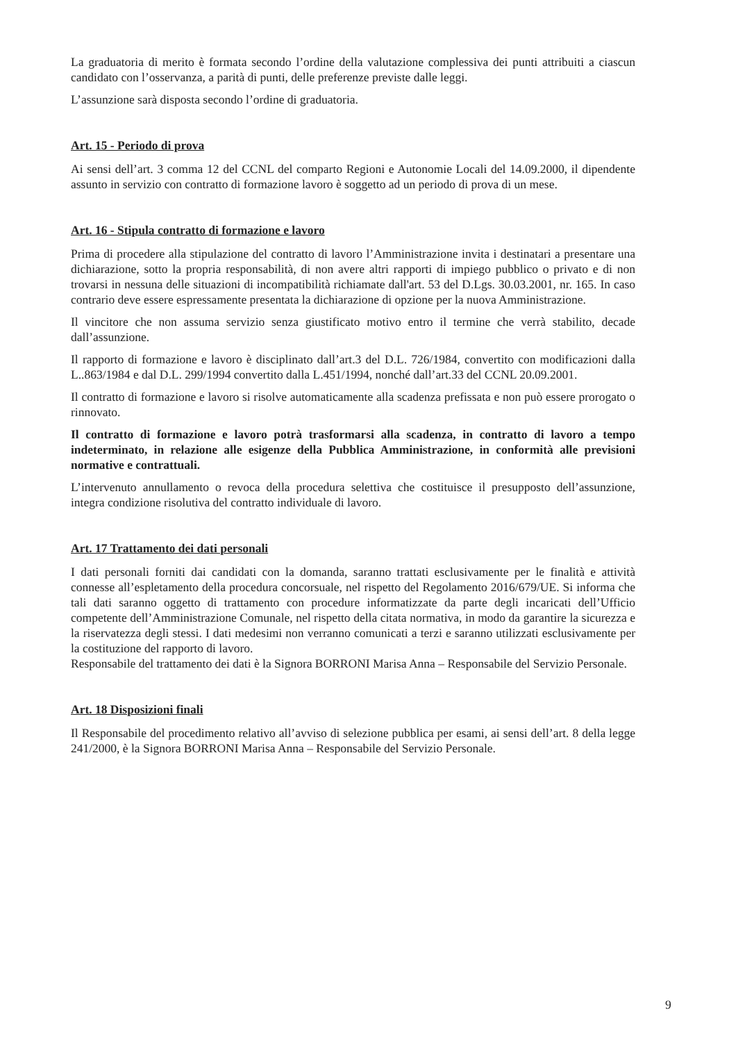La graduatoria di merito è formata secondo l’ordine della valutazione complessiva dei punti attribuiti a ciascun candidato con l’osservanza, a parità di punti, delle preferenze previste dalle leggi.
L’assunzione sarà disposta secondo l’ordine di graduatoria.
Art. 15 - Periodo di prova
Ai sensi dell’art. 3 comma 12 del CCNL del comparto Regioni e Autonomie Locali del 14.09.2000, il dipendente assunto in servizio con contratto di formazione lavoro è soggetto ad un periodo di prova di un mese.
Art. 16 - Stipula contratto di formazione e lavoro
Prima di procedere alla stipulazione del contratto di lavoro l’Amministrazione invita i destinatari a presentare una dichiarazione, sotto la propria responsabilità, di non avere altri rapporti di impiego pubblico o privato e di non trovarsi in nessuna delle situazioni di incompatibilità richiamate dall'art. 53 del D.Lgs. 30.03.2001, nr. 165. In caso contrario deve essere espressamente presentata la dichiarazione di opzione per la nuova Amministrazione.
Il vincitore che non assuma servizio senza giustificato motivo entro il termine che verrà stabilito, decade dall’assunzione.
Il rapporto di formazione e lavoro è disciplinato dall’art.3 del D.L. 726/1984, convertito con modificazioni dalla L..863/1984 e dal D.L. 299/1994 convertito dalla L.451/1994, nonché dall’art.33 del CCNL 20.09.2001.
Il contratto di formazione e lavoro si risolve automaticamente alla scadenza prefissata e non può essere prorogato o rinnovato.
Il contratto di formazione e lavoro potrà trasformarsi alla scadenza, in contratto di lavoro a tempo indeterminato, in relazione alle esigenze della Pubblica Amministrazione, in conformità alle previsioni normative e contrattuali.
L’intervenuto annullamento o revoca della procedura selettiva che costituisce il presupposto dell’assunzione, integra condizione risolutiva del contratto individuale di lavoro.
Art. 17 Trattamento dei dati personali
I dati personali forniti dai candidati con la domanda, saranno trattati esclusivamente per le finalità e attività connesse all’espletamento della procedura concorsuale, nel rispetto del Regolamento 2016/679/UE. Si informa che tali dati saranno oggetto di trattamento con procedure informatizzate da parte degli incaricati dell’Ufficio competente dell’Amministrazione Comunale, nel rispetto della citata normativa, in modo da garantire la sicurezza e la riservatezza degli stessi. I dati medesimi non verranno comunicati a terzi e saranno utilizzati esclusivamente per la costituzione del rapporto di lavoro.
Responsabile del trattamento dei dati è la Signora BORRONI Marisa Anna – Responsabile del Servizio Personale.
Art. 18 Disposizioni finali
Il Responsabile del procedimento relativo all’avviso di selezione pubblica per esami, ai sensi dell’art. 8 della legge 241/2000, è la Signora BORRONI Marisa Anna – Responsabile del Servizio Personale.
9